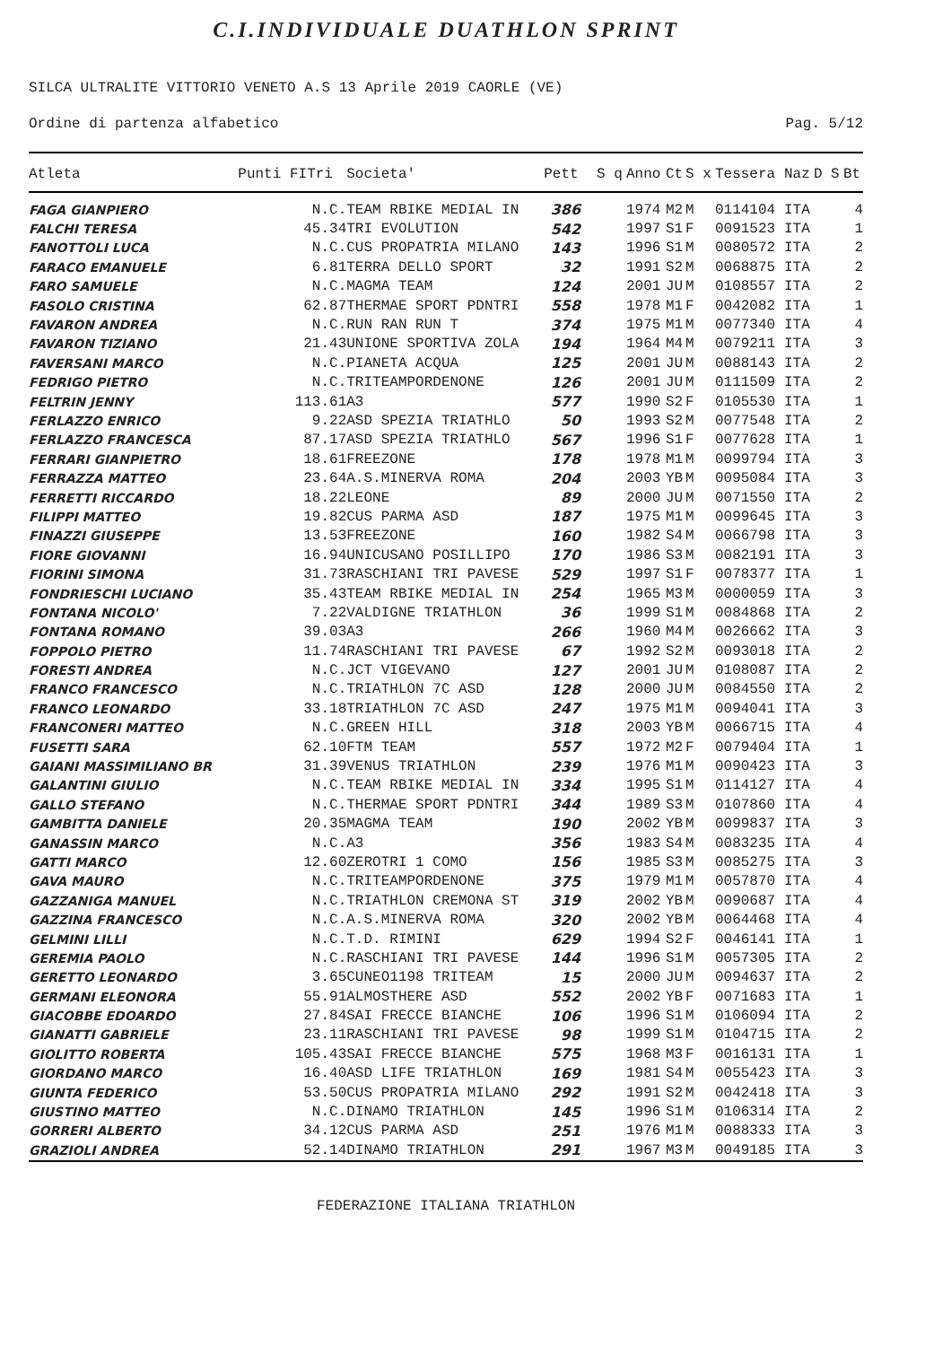C.I.INDIVIDUALE DUATHLON SPRINT
SILCA ULTRALITE VITTORIO VENETO A.S 13 Aprile 2019 CAORLE (VE)
Ordine di partenza alfabetico Pag. 5/12
| Atleta | Punti FITri | Societa' | Pett | S q | Anno | Ct | S x | Tessera | Naz | D S | Bt |
| --- | --- | --- | --- | --- | --- | --- | --- | --- | --- | --- | --- |
| FAGA GIANPIERO | N.C. | TEAM RBIKE MEDIAL IN | 386 | | 1974 | M2 | M | 0114104 | ITA | | 4 |
| FALCHI TERESA | 45.34 | TRI EVOLUTION | 542 | | 1997 | S1 | F | 0091523 | ITA | | 1 |
| FANOTTOLI LUCA | N.C. | CUS PROPATRIA MILANO | 143 | | 1996 | S1 | M | 0080572 | ITA | | 2 |
| FARACO EMANUELE | 6.81 | TERRA DELLO SPORT | 32 | | 1991 | S2 | M | 0068875 | ITA | | 2 |
| FARO SAMUELE | N.C. | MAGMA TEAM | 124 | | 2001 | JU | M | 0108557 | ITA | | 2 |
| FASOLO CRISTINA | 62.87 | THERMAE SPORT PDNTRI | 558 | | 1978 | M1 | F | 0042082 | ITA | | 1 |
| FAVARON ANDREA | N.C. | RUN RAN RUN T | 374 | | 1975 | M1 | M | 0077340 | ITA | | 4 |
| FAVARON TIZIANO | 21.43 | UNIONE SPORTIVA ZOLA | 194 | | 1964 | M4 | M | 0079211 | ITA | | 3 |
| FAVERSANI MARCO | N.C. | PIANETA ACQUA | 125 | | 2001 | JU | M | 0088143 | ITA | | 2 |
| FEDRIGO PIETRO | N.C. | TRITEAMPORDENONE | 126 | | 2001 | JU | M | 0111509 | ITA | | 2 |
| FELTRIN JENNY | 113.61 | A3 | 577 | | 1990 | S2 | F | 0105530 | ITA | | 1 |
| FERLAZZO ENRICO | 9.22 | ASD SPEZIA TRIATHLO | 50 | | 1993 | S2 | M | 0077548 | ITA | | 2 |
| FERLAZZO FRANCESCA | 87.17 | ASD SPEZIA TRIATHLO | 567 | | 1996 | S1 | F | 0077628 | ITA | | 1 |
| FERRARI GIANPIETRO | 18.61 | FREEZONE | 178 | | 1978 | M1 | M | 0099794 | ITA | | 3 |
| FERRAZZA MATTEO | 23.64 | A.S.MINERVA ROMA | 204 | | 2003 | YB | M | 0095084 | ITA | | 3 |
| FERRETTI RICCARDO | 18.22 | LEONE | 89 | | 2000 | JU | M | 0071550 | ITA | | 2 |
| FILIPPI MATTEO | 19.82 | CUS PARMA ASD | 187 | | 1975 | M1 | M | 0099645 | ITA | | 3 |
| FINAZZI GIUSEPPE | 13.53 | FREEZONE | 160 | | 1982 | S4 | M | 0066798 | ITA | | 3 |
| FIORE GIOVANNI | 16.94 | UNICUSANO POSILLIPO | 170 | | 1986 | S3 | M | 0082191 | ITA | | 3 |
| FIORINI SIMONA | 31.73 | RASCHIANI TRI PAVESE | 529 | | 1997 | S1 | F | 0078377 | ITA | | 1 |
| FONDRIESCHI LUCIANO | 35.43 | TEAM RBIKE MEDIAL IN | 254 | | 1965 | M3 | M | 0000059 | ITA | | 3 |
| FONTANA NICOLO' | 7.22 | VALDIGNE TRIATHLON | 36 | | 1999 | S1 | M | 0084868 | ITA | | 2 |
| FONTANA ROMANO | 39.03 | A3 | 266 | | 1960 | M4 | M | 0026662 | ITA | | 3 |
| FOPPOLO PIETRO | 11.74 | RASCHIANI TRI PAVESE | 67 | | 1992 | S2 | M | 0093018 | ITA | | 2 |
| FORESTI ANDREA | N.C. | JCT VIGEVANO | 127 | | 2001 | JU | M | 0108087 | ITA | | 2 |
| FRANCO FRANCESCO | N.C. | TRIATHLON 7C ASD | 128 | | 2000 | JU | M | 0084550 | ITA | | 2 |
| FRANCO LEONARDO | 33.18 | TRIATHLON 7C ASD | 247 | | 1975 | M1 | M | 0094041 | ITA | | 3 |
| FRANCONERI MATTEO | N.C. | GREEN HILL | 318 | | 2003 | YB | M | 0066715 | ITA | | 4 |
| FUSETTI SARA | 62.10 | FTM TEAM | 557 | | 1972 | M2 | F | 0079404 | ITA | | 1 |
| GAIANI MASSIMILIANO BR | 31.39 | VENUS TRIATHLON | 239 | | 1976 | M1 | M | 0090423 | ITA | | 3 |
| GALANTINI GIULIO | N.C. | TEAM RBIKE MEDIAL IN | 334 | | 1995 | S1 | M | 0114127 | ITA | | 4 |
| GALLO STEFANO | N.C. | THERMAE SPORT PDNTRI | 344 | | 1989 | S3 | M | 0107860 | ITA | | 4 |
| GAMBITTA DANIELE | 20.35 | MAGMA TEAM | 190 | | 2002 | YB | M | 0099837 | ITA | | 3 |
| GANASSIN MARCO | N.C. | A3 | 356 | | 1983 | S4 | M | 0083235 | ITA | | 4 |
| GATTI MARCO | 12.60 | ZEROTRI 1 COMO | 156 | | 1985 | S3 | M | 0085275 | ITA | | 3 |
| GAVA MAURO | N.C. | TRITEAMPORDENONE | 375 | | 1979 | M1 | M | 0057870 | ITA | | 4 |
| GAZZANIGA MANUEL | N.C. | TRIATHLON CREMONA ST | 319 | | 2002 | YB | M | 0090687 | ITA | | 4 |
| GAZZINA FRANCESCO | N.C. | A.S.MINERVA ROMA | 320 | | 2002 | YB | M | 0064468 | ITA | | 4 |
| GELMINI LILLI | N.C. | T.D. RIMINI | 629 | | 1994 | S2 | F | 0046141 | ITA | | 1 |
| GEREMIA PAOLO | N.C. | RASCHIANI TRI PAVESE | 144 | | 1996 | S1 | M | 0057305 | ITA | | 2 |
| GERETTO LEONARDO | 3.65 | CUNEO1198 TRITEAM | 15 | | 2000 | JU | M | 0094637 | ITA | | 2 |
| GERMANI ELEONORA | 55.91 | ALMOSTHERE ASD | 552 | | 2002 | YB | F | 0071683 | ITA | | 1 |
| GIACOBBE EDOARDO | 27.84 | SAI FRECCE BIANCHE | 106 | | 1996 | S1 | M | 0106094 | ITA | | 2 |
| GIANATTI GABRIELE | 23.11 | RASCHIANI TRI PAVESE | 98 | | 1999 | S1 | M | 0104715 | ITA | | 2 |
| GIOLITTO ROBERTA | 105.43 | SAI FRECCE BIANCHE | 575 | | 1968 | M3 | F | 0016131 | ITA | | 1 |
| GIORDANO MARCO | 16.40 | ASD LIFE TRIATHLON | 169 | | 1981 | S4 | M | 0055423 | ITA | | 3 |
| GIUNTA FEDERICO | 53.50 | CUS PROPATRIA MILANO | 292 | | 1991 | S2 | M | 0042418 | ITA | | 3 |
| GIUSTINO MATTEO | N.C. | DINAMO TRIATHLON | 145 | | 1996 | S1 | M | 0106314 | ITA | | 2 |
| GORRERI ALBERTO | 34.12 | CUS PARMA ASD | 251 | | 1976 | M1 | M | 0088333 | ITA | | 3 |
| GRAZIOLI ANDREA | 52.14 | DINAMO TRIATHLON | 291 | | 1967 | M3 | M | 0049185 | ITA | | 3 |
FEDERAZIONE ITALIANA TRIATHLON